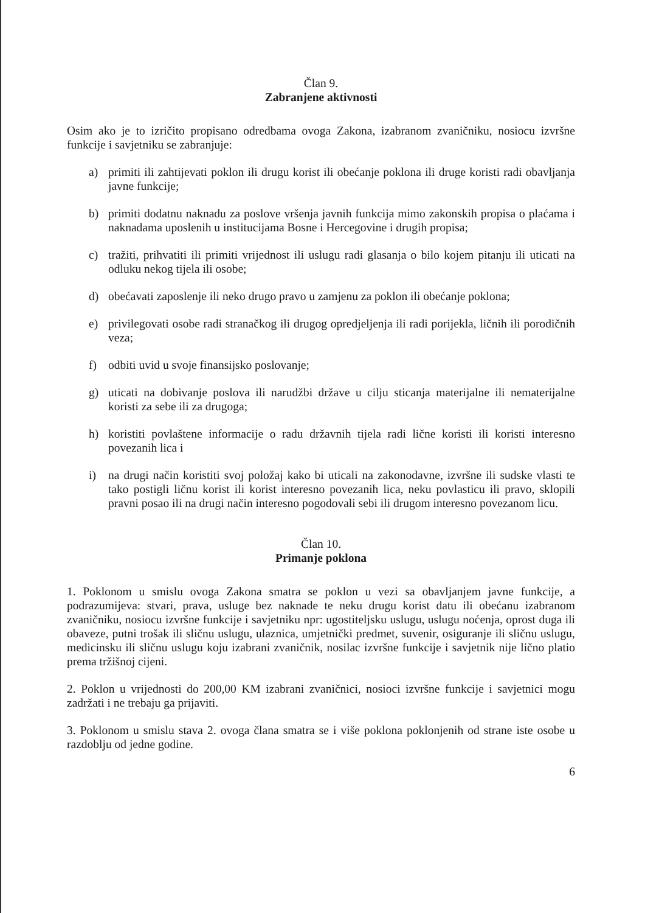Član 9.
Zabranjene aktivnosti
Osim ako je to izričito propisano odredbama ovoga Zakona, izabranom zvaničniku, nosiocu izvršne funkcije i savjetniku se zabranjuje:
a) primiti ili zahtijevati poklon ili drugu korist ili obećanje poklona ili druge koristi radi obavljanja javne funkcije;
b) primiti dodatnu naknadu za poslove vršenja javnih funkcija mimo zakonskih propisa o plaćama i naknadama uposlenih u institucijama Bosne i Hercegovine i drugih propisa;
c) tražiti, prihvatiti ili primiti vrijednost ili uslugu radi glasanja o bilo kojem pitanju ili uticati na odluku nekog tijela ili osobe;
d) obećavati zaposlenje ili neko drugo pravo u zamjenu za poklon ili obećanje poklona;
e) privilegovati osobe radi stranačkog ili drugog opredjeljenja ili radi porijekla, ličnih ili porodičnih veza;
f) odbiti uvid u svoje finansijsko poslovanje;
g) uticati na dobivanje poslova ili narudžbi države u cilju sticanja materijalne ili nematerijalne koristi za sebe ili za drugoga;
h) koristiti povlaštene informacije o radu državnih tijela radi lične koristi ili koristi interesno povezanih lica i
i) na drugi način koristiti svoj položaj kako bi uticali na zakonodavne, izvršne ili sudske vlasti te tako postigli ličnu korist ili korist interesno povezanih lica, neku povlasticu ili pravo, sklopili pravni posao ili na drugi način interesno pogodovali sebi ili drugom interesno povezanom licu.
Član 10.
Primanje poklona
1. Poklonom u smislu ovoga Zakona smatra se poklon u vezi sa obavljanjem javne funkcije, a podrazumijeva: stvari, prava, usluge bez naknade te neku drugu korist datu ili obećanu izabranom zvaničniku, nosiocu izvršne funkcije i savjetniku npr: ugostiteljsku uslugu, uslugu noćenja, oprost duga ili obaveze, putni trošak ili sličnu uslugu, ulaznica, umjetnički predmet, suvenir, osiguranje ili sličnu uslugu, medicinsku ili sličnu uslugu koju izabrani zvaničnik, nosilac izvršne funkcije i savjetnik nije lično platio prema tržišnoj cijeni.
2. Poklon u vrijednosti do 200,00 KM izabrani zvaničnici, nosioci izvršne funkcije i savjetnici mogu zadržati i ne trebaju ga prijaviti.
3. Poklonom u smislu stava 2. ovoga člana smatra se i više poklona poklonjenih od strane iste osobe u razdoblju od jedne godine.
6